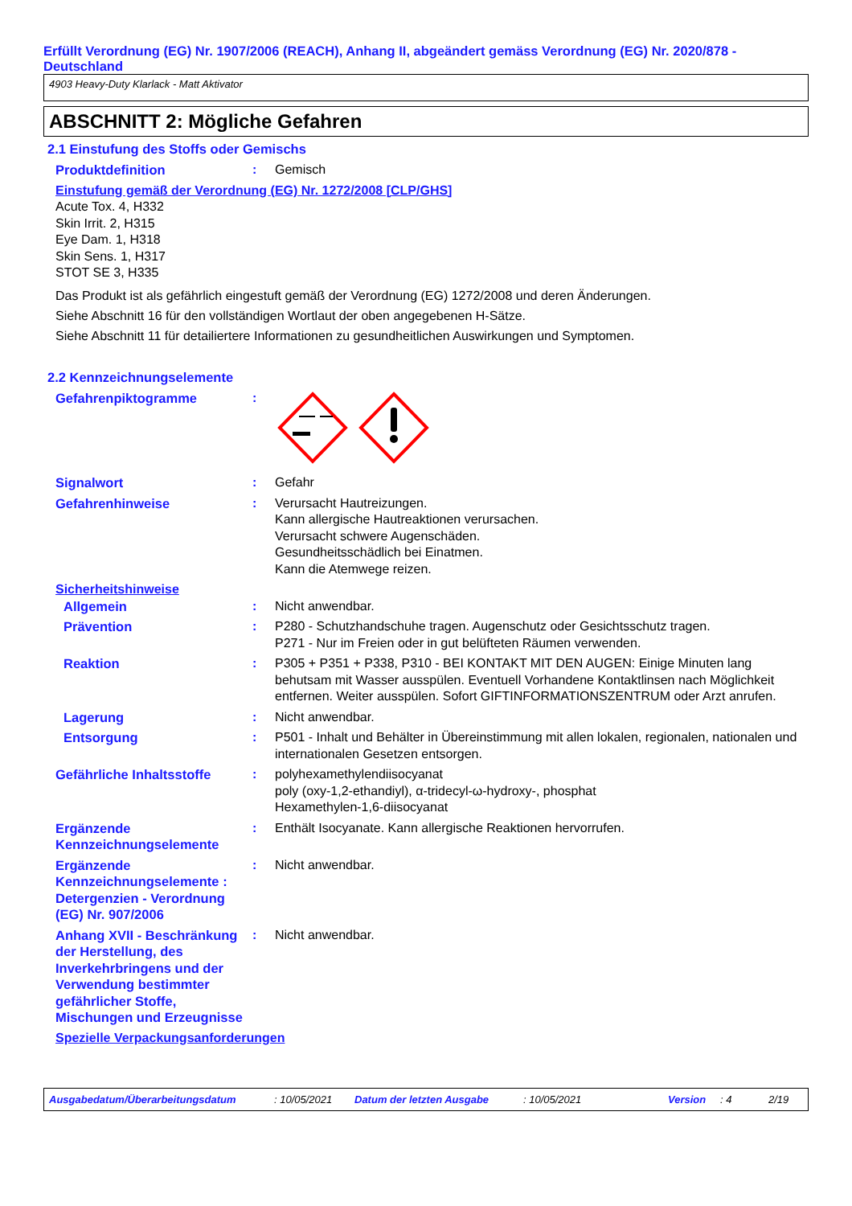Erfüllt Verordnung (EG) Nr. 1907/2006 (REACH), Anhang II, abgeändert gemäss Verordnung (EG) Nr. 2020/878 - Deutschland
4903 Heavy-Duty Klarlack - Matt Aktivator
ABSCHNITT 2: Mögliche Gefahren
2.1 Einstufung des Stoffs oder Gemischs
Produktdefinition : Gemisch
Einstufung gemäß der Verordnung (EG) Nr. 1272/2008 [CLP/GHS]
Acute Tox. 4, H332
Skin Irrit. 2, H315
Eye Dam. 1, H318
Skin Sens. 1, H317
STOT SE 3, H335
Das Produkt ist als gefährlich eingestuft gemäß der Verordnung (EG) 1272/2008 und deren Änderungen.
Siehe Abschnitt 16 für den vollständigen Wortlaut der oben angegebenen H-Sätze.
Siehe Abschnitt 11 für detailiertere Informationen zu gesundheitlichen Auswirkungen und Symptomen.
2.2 Kennzeichnungselemente
Gefahrenpiktogramme :
Signalwort : Gefahr
Gefahrenhinweise : Verursacht Hautreizungen.
Kann allergische Hautreaktionen verursachen.
Verursacht schwere Augenschäden.
Gesundheitsschädlich bei Einatmen.
Kann die Atemwege reizen.
Sicherheitshinweise
Allgemein : Nicht anwendbar.
Prävention : P280 - Schutzhandschuhe tragen. Augenschutz oder Gesichtsschutz tragen.
P271 - Nur im Freien oder in gut belüfteten Räumen verwenden.
Reaktion : P305 + P351 + P338, P310 - BEI KONTAKT MIT DEN AUGEN: Einige Minuten lang behutsam mit Wasser ausspülen. Eventuell Vorhandene Kontaktlinsen nach Möglichkeit entfernen. Weiter ausspülen. Sofort GIFTINFORMATIONSZENTRUM oder Arzt anrufen.
Lagerung : Nicht anwendbar.
Entsorgung : P501 - Inhalt und Behälter in Übereinstimmung mit allen lokalen, regionalen, nationalen und internationalen Gesetzen entsorgen.
Gefährliche Inhaltsstoffe
: polyhexamethylendiisocyanat
poly (oxy-1,2-ethandiyl), α-tridecyl-ω-hydroxy-, phosphat
Hexamethylen-1,6-diisocyanat
Ergänzende Kennzeichnungselemente
: Enthält Isocyanate. Kann allergische Reaktionen hervorrufen.
Ergänzende Kennzeichnungselemente : Detergenzien - Verordnung (EG) Nr. 907/2006
: Nicht anwendbar.
Anhang XVII - Beschränkung der Herstellung, des Inverkehrbringens und der Verwendung bestimmter gefährlicher Stoffe, Mischungen und Erzeugnisse
: Nicht anwendbar.
Spezielle Verpackungsanforderungen
Ausgabedatum/Überarbeitungsdatum: 10/05/2021 Datum der letzten Ausgabe: 10/05/2021 Version: 4 2/19